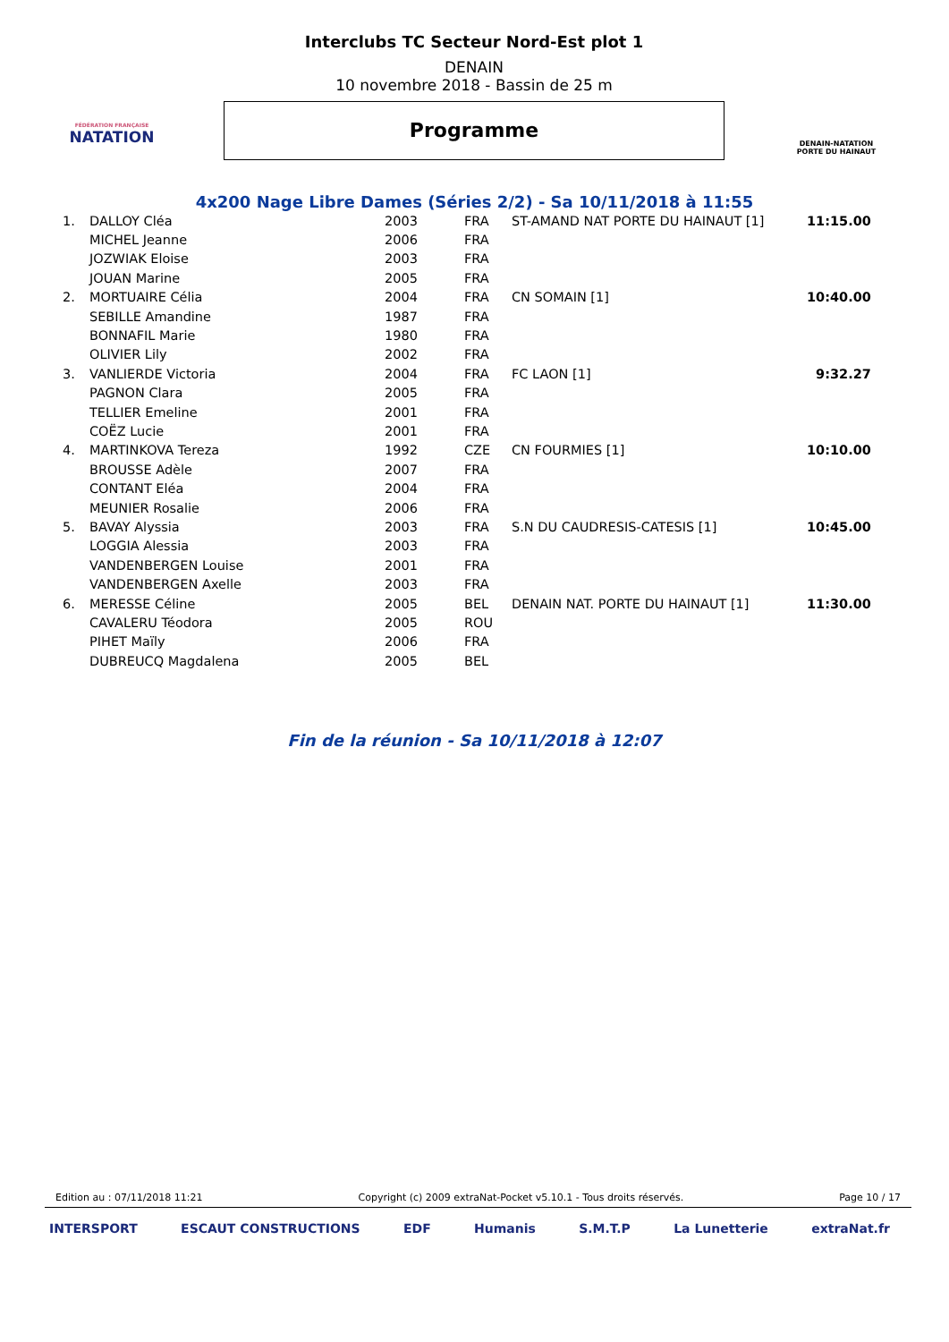FÉDÉRATION FRANÇAISE
NATATION
Interclubs TC Secteur Nord-Est plot 1
DENAIN
10 novembre 2018 - Bassin de 25 m
Programme
DENAIN-NATATION
PORTE DU HAINAUT
4x200 Nage Libre Dames (Séries 2/2) - Sa 10/11/2018 à 11:55
| 1. | DALLOY Cléa | 2003 | FRA | ST-AMAND NAT PORTE DU HAINAUT [1] | 11:15.00 |
| | MICHEL Jeanne | 2006 | FRA | | |
| | JOZWIAK Eloise | 2003 | FRA | | |
| | JOUAN Marine | 2005 | FRA | | |
| 2. | MORTUAIRE Célia | 2004 | FRA | CN SOMAIN [1] | 10:40.00 |
| | SEBILLE Amandine | 1987 | FRA | | |
| | BONNAFIL Marie | 1980 | FRA | | |
| | OLIVIER Lily | 2002 | FRA | | |
| 3. | VANLIERDE Victoria | 2004 | FRA | FC LAON [1] | 9:32.27 |
| | PAGNON Clara | 2005 | FRA | | |
| | TELLIER Emeline | 2001 | FRA | | |
| | COËZ Lucie | 2001 | FRA | | |
| 4. | MARTINKOVA Tereza | 1992 | CZE | CN FOURMIES [1] | 10:10.00 |
| | BROUSSE Adèle | 2007 | FRA | | |
| | CONTANT Eléa | 2004 | FRA | | |
| | MEUNIER Rosalie | 2006 | FRA | | |
| 5. | BAVAY Alyssia | 2003 | FRA | S.N DU CAUDRESIS-CATESIS [1] | 10:45.00 |
| | LOGGIA Alessia | 2003 | FRA | | |
| | VANDENBERGEN Louise | 2001 | FRA | | |
| | VANDENBERGEN Axelle | 2003 | FRA | | |
| 6. | MERESSE Céline | 2005 | BEL | DENAIN NAT. PORTE DU HAINAUT [1] | 11:30.00 |
| | CAVALERU Téodora | 2005 | ROU | | |
| | PIHET Maïly | 2006 | FRA | | |
| | DUBREUCQ Magdalena | 2005 | BEL | | |
Fin de la réunion - Sa 10/11/2018 à 12:07
Edition au : 07/11/2018 11:21 Copyright (c) 2009 extraNat-Pocket v5.10.1 - Tous droits réservés. Page 10 / 17
INTERSPORT ESCAUT CONSTRUCTIONS EDF Humanis S.M.T.P La Lunetterie extraNat.fr